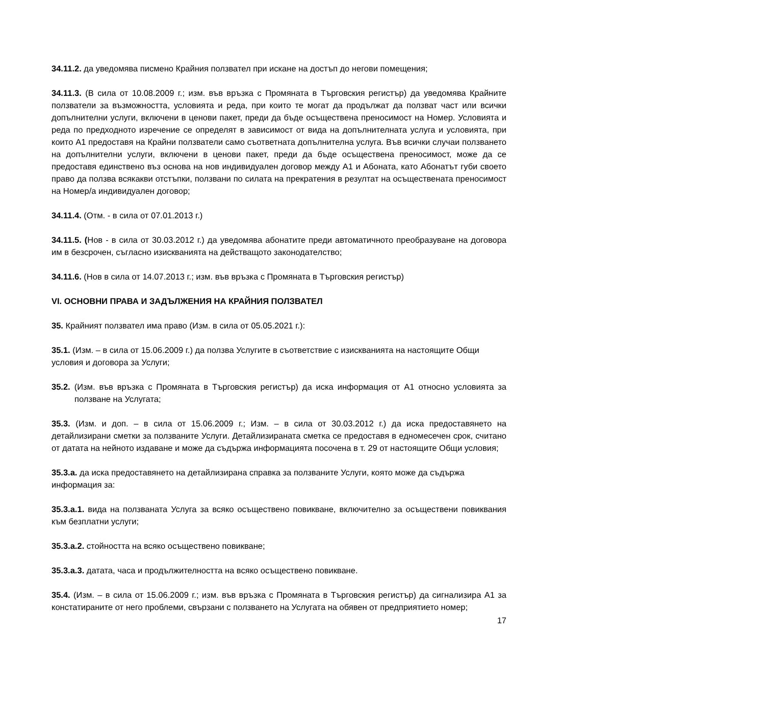34.11.2. да уведомява писмено Крайния ползвател при искане на достъп до негови помещения;
34.11.3. (В сила от 10.08.2009 г.; изм. във връзка с Промяната в Търговския регистър) да уведомява Крайните ползватели за възможността, условията и реда, при които те могат да продължат да ползват част или всички допълнителни услуги, включени в ценови пакет, преди да бъде осъществена преносимост на Номер. Условията и реда по предходното изречение се определят в зависимост от вида на допълнителната услуга и условията, при които А1 предоставя на Крайни ползватели само съответната допълнителна услуга. Във всички случаи ползването на допълнителни услуги, включени в ценови пакет, преди да бъде осъществена преносимост, може да се предоставя единствено въз основа на нов индивидуален договор между А1 и Абоната, като Абонатът губи своето право да ползва всякакви отстъпки, ползвани по силата на прекратения в резултат на осъществената преносимост на Номер/а индивидуален договор;
34.11.4. (Отм. - в сила от 07.01.2013 г.)
34.11.5. (Нов - в сила от 30.03.2012 г.) да уведомява абонатите преди автоматичното преобразуване на договора им в безсрочен, съгласно изискванията на действащото законодателство;
34.11.6. (Нов в сила от 14.07.2013 г.; изм. във връзка с Промяната в Търговския регистър)
VI. ОСНОВНИ ПРАВА И ЗАДЪЛЖЕНИЯ НА КРАЙНИЯ ПОЛЗВАТЕЛ
35. Крайният ползвател има право (Изм. в сила от 05.05.2021 г.):
35.1. (Изм. – в сила от 15.06.2009 г.) да ползва Услугите в съответствие с изискванията на настоящите Общи условия и договора за Услуги;
35.2. (Изм. във връзка с Промяната в Търговския регистър) да иска информация от А1 относно условията за ползване на Услугата;
35.3. (Изм. и доп. – в сила от 15.06.2009 г.; Изм. – в сила от 30.03.2012 г.) да иска предоставянето на детайлизирани сметки за ползваните Услуги. Детайлизираната сметка се предоставя в едномесечен срок, считано от датата на нейното издаване и може да съдържа информацията посочена в т. 29 от настоящите Общи условия;
35.3.а. да иска предоставянето на детайлизирана справка за ползваните Услуги, която може да съдържа информация за:
35.3.а.1. вида на ползваната Услуга за всяко осъществено повикване, включително за осъществени повиквания към безплатни услуги;
35.3.а.2. стойността на всяко осъществено повикване;
35.3.а.3. датата, часа и продължителността на всяко осъществено повикване.
35.4. (Изм. – в сила от 15.06.2009 г.; изм. във връзка с Промяната в Търговския регистър) да сигнализира А1 за констатираните от него проблеми, свързани с ползването на Услугата на обявен от предприятието номер;
17